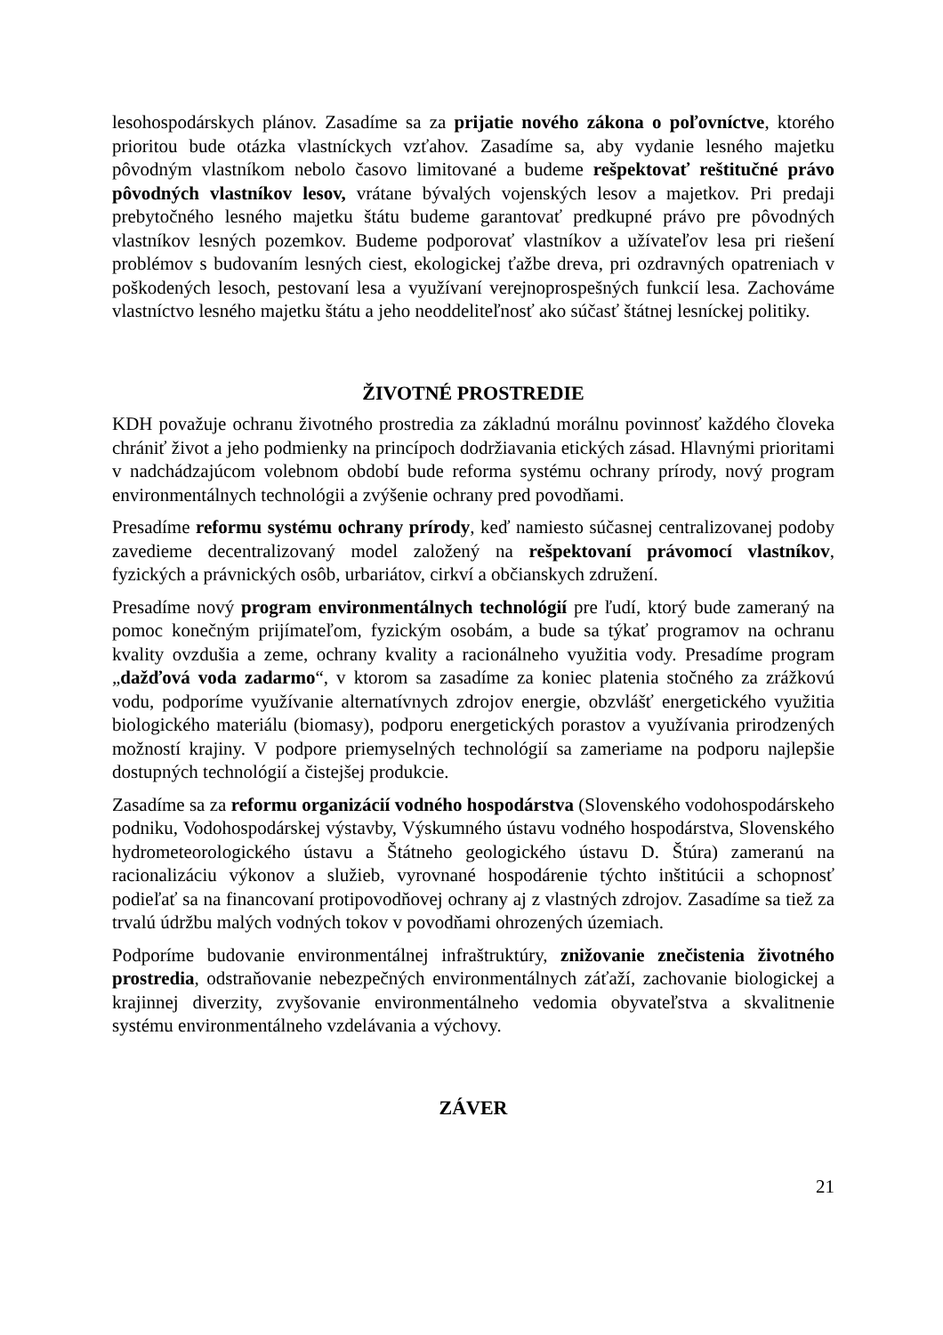lesohospodárskych plánov. Zasadíme sa za prijatie nového zákona o poľovníctve, ktorého prioritou bude otázka vlastníckych vzťahov. Zasadíme sa, aby vydanie lesného majetku pôvodným vlastníkom nebolo časovo limitované a budeme rešpektovať reštitučné právo pôvodných vlastníkov lesov, vrátane bývalých vojenských lesov a majetkov. Pri predaji prebytočného lesného majetku štátu budeme garantovať predkupné právo pre pôvodných vlastníkov lesných pozemkov. Budeme podporovať vlastníkov a užívateľov lesa pri riešení problémov s budovaním lesných ciest, ekologickej ťažbe dreva, pri ozdravných opatreniach v poškodených lesoch, pestovaní lesa a využívaní verejnoprospešných funkcií lesa. Zachováme vlastníctvo lesného majetku štátu a jeho neoddeliteľnosť ako súčasť štátnej lesníckej politiky.
ŽIVOTNÉ PROSTREDIE
KDH považuje ochranu životného prostredia za základnú morálnu povinnosť každého človeka chrániť život a jeho podmienky na princípoch dodržiavania etických zásad. Hlavnými prioritami v nadchádzajúcom volebnom období bude reforma systému ochrany prírody, nový program environmentálnych technológii a zvýšenie ochrany pred povodňami.
Presadíme reformu systému ochrany prírody, keď namiesto súčasnej centralizovanej podoby zavedieme decentralizovaný model založený na rešpektovaní právomocí vlastníkov, fyzických a právnických osôb, urbariátov, cirkví a občianskych združení.
Presadíme nový program environmentálnych technológií pre ľudí, ktorý bude zameraný na pomoc konečným prijímateľom, fyzickým osobám, a bude sa týkať programov na ochranu kvality ovzdušia a zeme, ochrany kvality a racionálneho využitia vody. Presadíme program „dažďová voda zadarmo“, v ktorom sa zasadíme za koniec platenia stočného za zrážkovú vodu, podporíme využívanie alternatívnych zdrojov energie, obzvlášť energetického využitia biologického materiálu (biomasy), podporu energetických porastov a využívania prirodzených možností krajiny. V podpore priemyselných technológií sa zameriame na podporu najlepšie dostupných technológií a čistejšej produkcie.
Zasadíme sa za reformu organizácií vodného hospodárstva (Slovenského vodohospodárskeho podniku, Vodohospodárskej výstavby, Výskumného ústavu vodného hospodárstva, Slovenského hydrometeorologického ústavu a Štátneho geologického ústavu D. Štúra) zameranú na racionalizáciu výkonov a služieb, vyrovnané hospodárenie týchto inštitúcii a schopnosť podieľať sa na financovaní protipovodňovej ochrany aj z vlastných zdrojov. Zasadíme sa tiež za trvalú údržbu malých vodných tokov v povodňami ohrozených územiach.
Podporíme budovanie environmentálnej infraštruktúry, znižovanie znečistenia životného prostredia, odstraňovanie nebezpečných environmentálnych záťaží, zachovanie biologickej a krajinnej diverzity, zvyšovanie environmentálneho vedomia obyvateľstva a skvalitnenie systému environmentálneho vzdelávania a výchovy.
ZÁVER
21